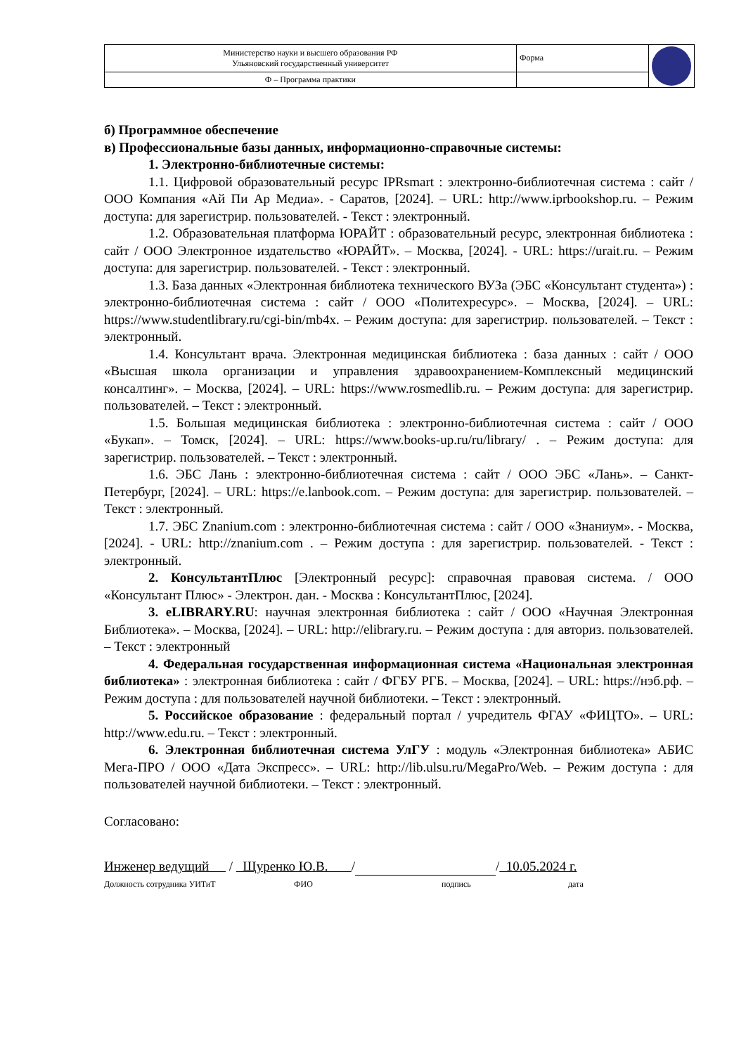| Министерство науки и высшего образования РФ Ульяновский государственный университет | Форма | |
| Ф – Программа практики | | |
б) Программное обеспечение
в) Профессиональные базы данных, информационно-справочные системы:
1. Электронно-библиотечные системы:
1.1. Цифровой образовательный ресурс IPRsmart : электронно-библиотечная система : сайт / ООО Компания «Ай Пи Ар Медиа». - Саратов, [2024]. – URL: http://www.iprbookshop.ru. – Режим доступа: для зарегистрир. пользователей. - Текст : электронный.
1.2. Образовательная платформа ЮРАЙТ : образовательный ресурс, электронная библиотека : сайт / ООО Электронное издательство «ЮРАЙТ». – Москва, [2024]. - URL: https://urait.ru. – Режим доступа: для зарегистрир. пользователей. - Текст : электронный.
1.3. База данных «Электронная библиотека технического ВУЗа (ЭБС «Консультант студента») : электронно-библиотечная система : сайт / ООО «Политехресурс». – Москва, [2024]. – URL: https://www.studentlibrary.ru/cgi-bin/mb4x. – Режим доступа: для зарегистрир. пользователей. – Текст : электронный.
1.4. Консультант врача. Электронная медицинская библиотека : база данных : сайт / ООО «Высшая школа организации и управления здравоохранением-Комплексный медицинский консалтинг». – Москва, [2024]. – URL: https://www.rosmedlib.ru. – Режим доступа: для зарегистрир. пользователей. – Текст : электронный.
1.5. Большая медицинская библиотека : электронно-библиотечная система : сайт / ООО «Букап». – Томск, [2024]. – URL: https://www.books-up.ru/ru/library/ . – Режим доступа: для зарегистрир. пользователей. – Текст : электронный.
1.6. ЭБС Лань : электронно-библиотечная система : сайт / ООО ЭБС «Лань». – Санкт-Петербург, [2024]. – URL: https://e.lanbook.com. – Режим доступа: для зарегистрир. пользователей. – Текст : электронный.
1.7. ЭБС Znanium.com : электронно-библиотечная система : сайт / ООО «Знаниум». - Москва, [2024]. - URL: http://znanium.com . – Режим доступа : для зарегистрир. пользователей. - Текст : электронный.
2. КонсультантПлюс [Электронный ресурс]: справочная правовая система. / ООО «Консультант Плюс» - Электрон. дан. - Москва : КонсультантПлюс, [2024].
3. eLIBRARY.RU: научная электронная библиотека : сайт / ООО «Научная Электронная Библиотека». – Москва, [2024]. – URL: http://elibrary.ru. – Режим доступа : для авториз. пользователей. – Текст : электронный
4. Федеральная государственная информационная система «Национальная электронная библиотека» : электронная библиотека : сайт / ФГБУ РГБ. – Москва, [2024]. – URL: https://нэб.рф. – Режим доступа : для пользователей научной библиотеки. – Текст : электронный.
5. Российское образование : федеральный портал / учредитель ФГАУ «ФИЦТО». – URL: http://www.edu.ru. – Текст : электронный.
6. Электронная библиотечная система УлГУ : модуль «Электронная библиотека» АБИС Мега-ПРО / ООО «Дата Экспресс». – URL: http://lib.ulsu.ru/MegaPro/Web. – Режим доступа : для пользователей научной библиотеки. – Текст : электронный.
Согласовано:
Инженер ведущий / Щуренко Ю.В. / / 10.05.2024 г.
Должность сотрудника УИТиТ ФИО подпись дата